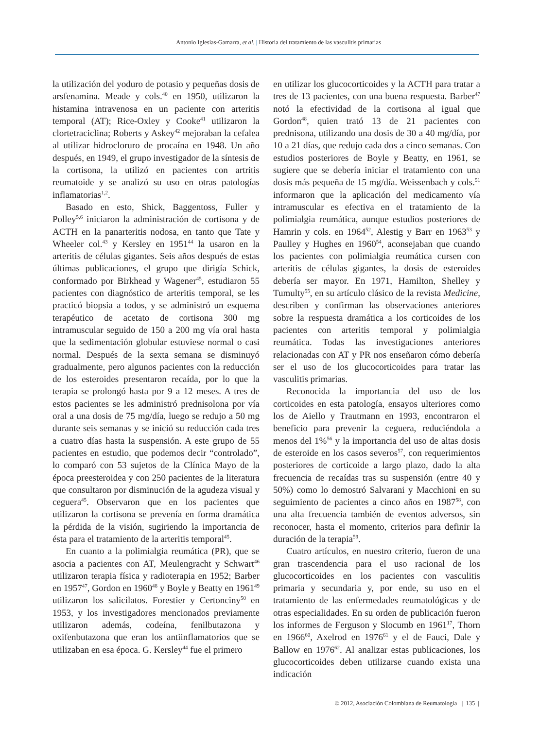Antonio Iglesias-Gamarra, et al. | Historia del tratamiento de las vasculitis primarias
la utilización del yoduro de potasio y pequeñas dosis de arsfenamina. Meade y cols.<sup>40</sup> en 1950, utilizaron la histamina intravenosa en un paciente con arteritis temporal (AT); Rice-Oxley y Cooke<sup>41</sup> utilizaron la clortetraciclina; Roberts y Askey<sup>42</sup> mejoraban la cefalea al utilizar hidrocloruro de procaína en 1948. Un año después, en 1949, el grupo investigador de la síntesis de la cortisona, la utilizó en pacientes con artritis reumatoide y se analizó su uso en otras patologías inflamatorias<sup>1,2</sup>.
Basado en esto, Shick, Baggentoss, Fuller y Polley<sup>5,6</sup> iniciaron la administración de cortisona y de ACTH en la panarteritis nodosa, en tanto que Tate y Wheeler col.<sup>43</sup> y Kersley en 1951<sup>44</sup> la usaron en la arteritis de células gigantes. Seis años después de estas últimas publicaciones, el grupo que dirigía Schick, conformado por Birkhead y Wagener<sup>45</sup>, estudiaron 55 pacientes con diagnóstico de arteritis temporal, se les practicó biopsia a todos, y se administró un esquema terapéutico de acetato de cortisona 300 mg intramuscular seguido de 150 a 200 mg vía oral hasta que la sedimentación globular estuviese normal o casi normal. Después de la sexta semana se disminuyó gradualmente, pero algunos pacientes con la reducción de los esteroides presentaron recaída, por lo que la terapia se prolongó hasta por 9 a 12 meses. A tres de estos pacientes se les administró prednisolona por vía oral a una dosis de 75 mg/día, luego se redujo a 50 mg durante seis semanas y se inició su reducción cada tres a cuatro días hasta la suspensión. A este grupo de 55 pacientes en estudio, que podemos decir “controlado”, lo comparó con 53 sujetos de la Clínica Mayo de la época preesteroidea y con 250 pacientes de la literatura que consultaron por disminución de la agudeza visual y ceguera<sup>45</sup>. Observaron que en los pacientes que utilizaron la cortisona se prevenía en forma dramática la pérdida de la visión, sugiriendo la importancia de ésta para el tratamiento de la arteritis temporal<sup>45</sup>.
En cuanto a la polimialgia reumática (PR), que se asocia a pacientes con AT, Meulengracht y Schwart<sup>46</sup> utilizaron terapia física y radioterapia en 1952; Barber en 1957<sup>47</sup>, Gordon en 1960<sup>48</sup> y Boyle y Beatty en 1961<sup>49</sup> utilizaron los salicilatos. Forestier y Certonciny<sup>50</sup> en 1953, y los investigadores mencionados previamente utilizaron además, codeína, fenilbutazona y oxifenbutazona que eran los antiinflamatorios que se utilizaban en esa época. G. Kersley<sup>44</sup> fue el primero
en utilizar los glucocorticoides y la ACTH para tratar a tres de 13 pacientes, con una buena respuesta. Barber<sup>47</sup> notó la efectividad de la cortisona al igual que Gordon<sup>48</sup>, quien trató 13 de 21 pacientes con prednisona, utilizando una dosis de 30 a 40 mg/día, por 10 a 21 días, que redujo cada dos a cinco semanas. Con estudios posteriores de Boyle y Beatty, en 1961, se sugiere que se debería iniciar el tratamiento con una dosis más pequeña de 15 mg/día. Weissenbach y cols.<sup>51</sup> informaron que la aplicación del medicamento vía intramuscular es efectiva en el tratamiento de la polimialgia reumática, aunque estudios posteriores de Hamrin y cols. en 1964<sup>52</sup>, Alestig y Barr en 1963<sup>53</sup> y Paulley y Hughes en 1960<sup>54</sup>, aconsejaban que cuando los pacientes con polimialgia reumática cursen con arteritis de células gigantes, la dosis de esteroides debería ser mayor. En 1971, Hamilton, Shelley y Tumulty<sup>55</sup>, en su artículo clásico de la revista Medicine, describen y confirman las observaciones anteriores sobre la respuesta dramática a los corticoides de los pacientes con arteritis temporal y polimialgia reumática. Todas las investigaciones anteriores relacionadas con AT y PR nos enseñaron cómo debería ser el uso de los glucocorticoides para tratar las vasculitis primarias.
Reconocida la importancia del uso de los corticoides en esta patología, ensayos ulteriores como los de Aiello y Trautmann en 1993, encontraron el beneficio para prevenir la ceguera, reduciéndola a menos del 1%<sup>56</sup> y la importancia del uso de altas dosis de esteroide en los casos severos<sup>57</sup>, con requerimientos posteriores de corticoide a largo plazo, dado la alta frecuencia de recaídas tras su suspensión (entre 40 y 50%) como lo demostró Salvarani y Macchioni en su seguimiento de pacientes a cinco años en 1987<sup>58</sup>, con una alta frecuencia también de eventos adversos, sin reconocer, hasta el momento, criterios para definir la duración de la terapia<sup>59</sup>.
Cuatro artículos, en nuestro criterio, fueron de una gran trascendencia para el uso racional de los glucocorticoides en los pacientes con vasculitis primaria y secundaria y, por ende, su uso en el tratamiento de las enfermedades reumatológicas y de otras especialidades. En su orden de publicación fueron los informes de Ferguson y Slocumb en 1961<sup>17</sup>, Thorn en 1966<sup>60</sup>, Axelrod en 1976<sup>61</sup> y el de Fauci, Dale y Ballow en 1976<sup>62</sup>. Al analizar estas publicaciones, los glucocorticoides deben utilizarse cuando exista una indicación
© 2012, Asociación Colombiana de Reumatología | 135 |